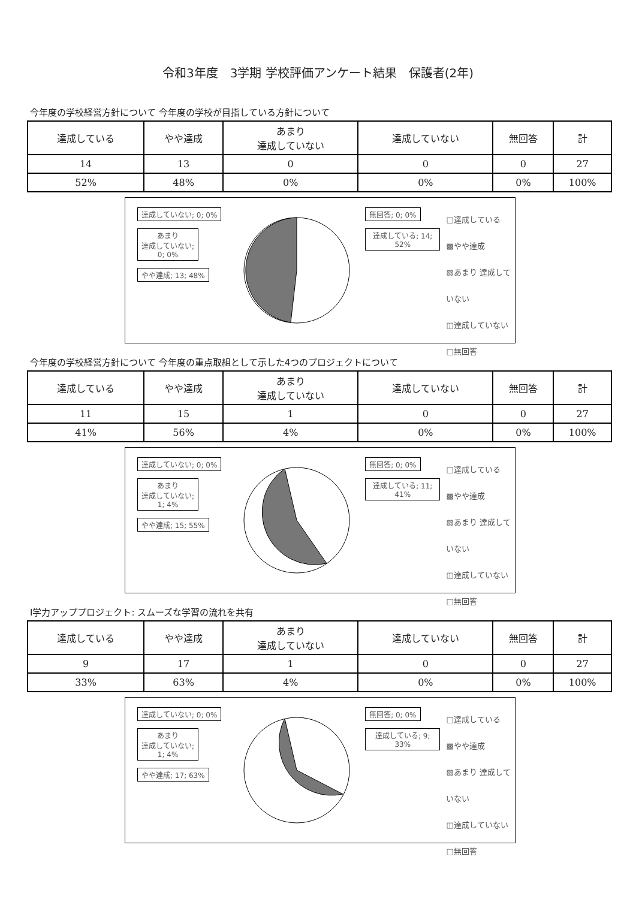令和3年度　3学期 学校評価アンケート結果　保護者(2年)
今年度の学校経営方針について 今年度の学校が目指している方針について
| 達成している | やや達成 | あまり 達成していない | 達成していない | 無回答 | 計 |
| --- | --- | --- | --- | --- | --- |
| 14 | 13 | 0 | 0 | 0 | 27 |
| 52% | 48% | 0% | 0% | 0% | 100% |
達成していない; 0; 0%
あまり
達成していない;
0; 0%
やや達成; 13; 48%
無回答; 0; 0%
達成している; 14; 52%
□達成している
▩やや達成
▧あまり 達成していない
◫達成していない
□無回答
今年度の学校経営方針について 今年度の重点取組として示した4つのプロジェクトについて
| 達成している | やや達成 | あまり 達成していない | 達成していない | 無回答 | 計 |
| --- | --- | --- | --- | --- | --- |
| 11 | 15 | 1 | 0 | 0 | 27 |
| 41% | 56% | 4% | 0% | 0% | 100% |
達成していない; 0; 0%
あまり
達成していない;
1; 4%
やや達成; 15; 55%
無回答; 0; 0%
達成している; 11; 41%
□達成している
▩やや達成
▧あまり 達成していない
◫達成していない
□無回答
Ⅰ学力アッププロジェクト: スムーズな学習の流れを共有
| 達成している | やや達成 | あまり 達成していない | 達成していない | 無回答 | 計 |
| --- | --- | --- | --- | --- | --- |
| 9 | 17 | 1 | 0 | 0 | 27 |
| 33% | 63% | 4% | 0% | 0% | 100% |
達成していない; 0; 0%
あまり
達成していない;
1; 4%
やや達成; 17; 63%
無回答; 0; 0%
達成している; 9; 33%
□達成している
▩やや達成
▧あまり 達成していない
◫達成していない
□無回答